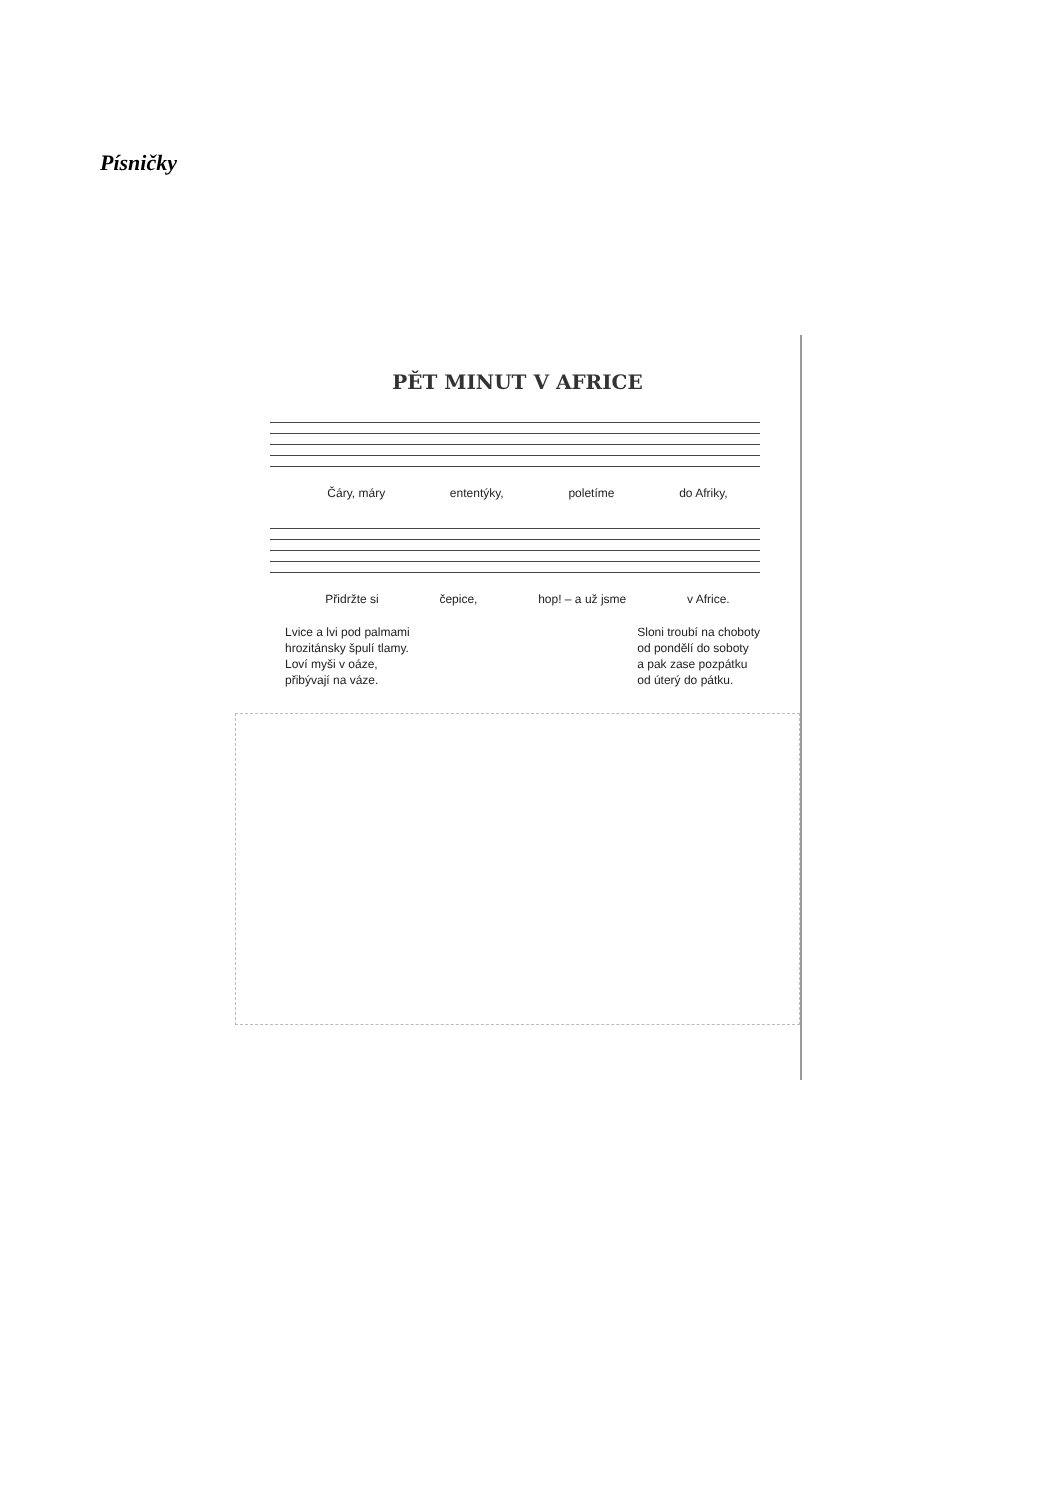Písničky
PĚT MINUT V AFRICE
Čáry, máry ententýky, poletíme do Afriky,
Přidržte si čepice, hop! – a už jsme v Africe.
Lvice a lvi pod palmami
hrozitánsky špulí tlamy.
Loví myši v oáze,
přibývají na váze.
Sloni troubí na choboty
od pondělí do soboty
a pak zase pozpátku
od úterý do pátku.